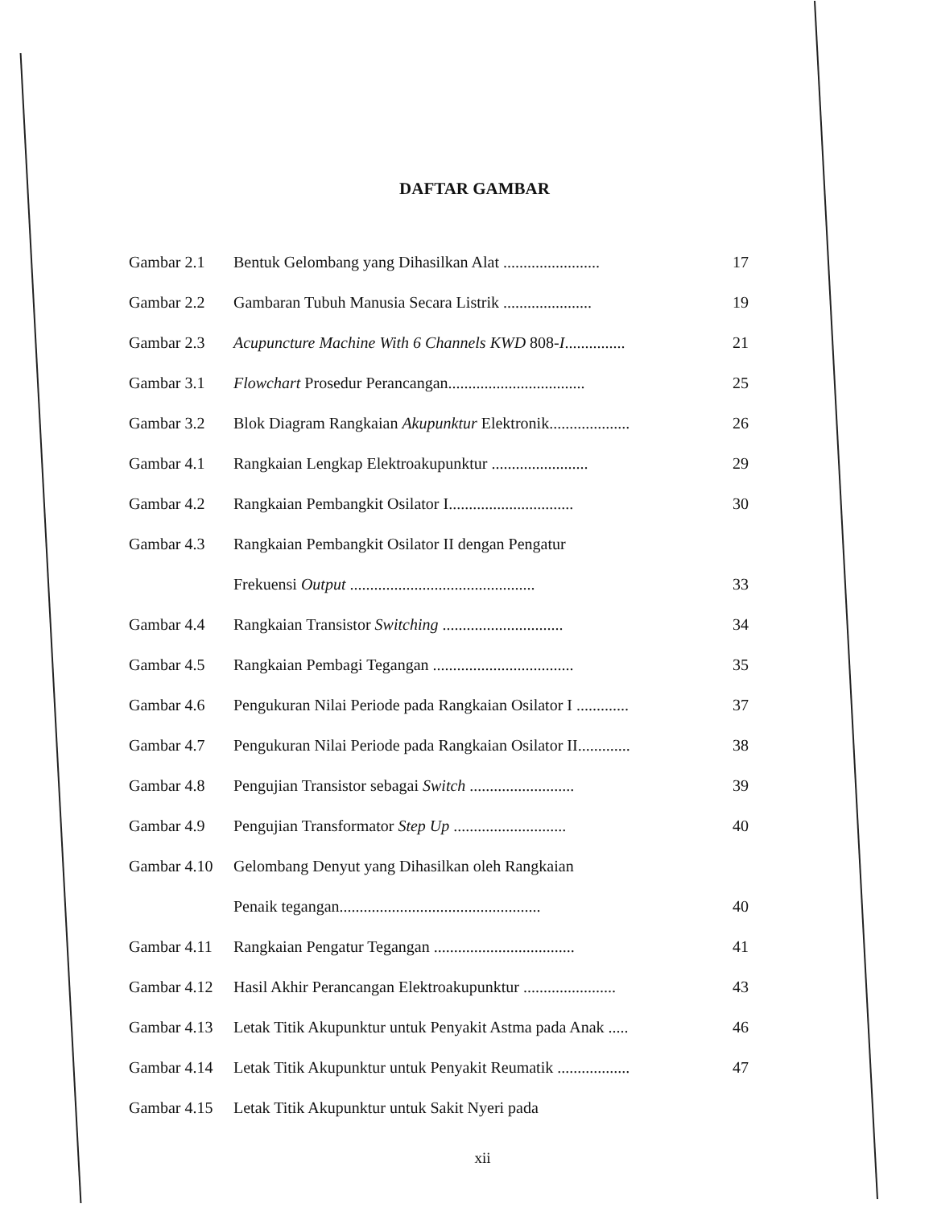DAFTAR GAMBAR
| Gambar 2.1 | Bentuk Gelombang yang Dihasilkan Alat ........................ | 17 |
| Gambar 2.2 | Gambaran Tubuh Manusia Secara Listrik ...................... | 19 |
| Gambar 2.3 | Acupuncture Machine With 6 Channels KWD 808- I ............... | 21 |
| Gambar 3.1 | Flowchart Prosedur Perancangan.................................. | 25 |
| Gambar 3.2 | Blok Diagram Rangkaian Akupunktur Elektronik.................... | 26 |
| Gambar 4.1 | Rangkaian Lengkap Elektroakupunktur ........................ | 29 |
| Gambar 4.2 | Rangkaian Pembangkit Osilator I............................... | 30 |
| Gambar 4.3 | Rangkaian Pembangkit Osilator II dengan Pengatur | |
| | Frekuensi Output .............................................. | 33 |
| Gambar 4.4 | Rangkaian Transistor Switching .............................. | 34 |
| Gambar 4.5 | Rangkaian Pembagi Tegangan ................................... | 35 |
| Gambar 4.6 | Pengukuran Nilai Periode pada Rangkaian Osilator I ............. | 37 |
| Gambar 4.7 | Pengukuran Nilai Periode pada Rangkaian Osilator II............. | 38 |
| Gambar 4.8 | Pengujian Transistor sebagai Switch .......................... | 39 |
| Gambar 4.9 | Pengujian Transformator Step Up ............................ | 40 |
| Gambar 4.10 | Gelombang Denyut yang Dihasilkan oleh Rangkaian | |
| | Penaik tegangan.................................................. | 40 |
| Gambar 4.11 | Rangkaian Pengatur Tegangan ................................... | 41 |
| Gambar 4.12 | Hasil Akhir Perancangan Elektroakupunktur ....................... | 43 |
| Gambar 4.13 | Letak Titik Akupunktur untuk Penyakit Astma pada Anak ..... | 46 |
| Gambar 4.14 | Letak Titik Akupunktur untuk Penyakit Reumatik .................. | 47 |
| Gambar 4.15 | Letak Titik Akupunktur untuk Sakit Nyeri pada | |
xii